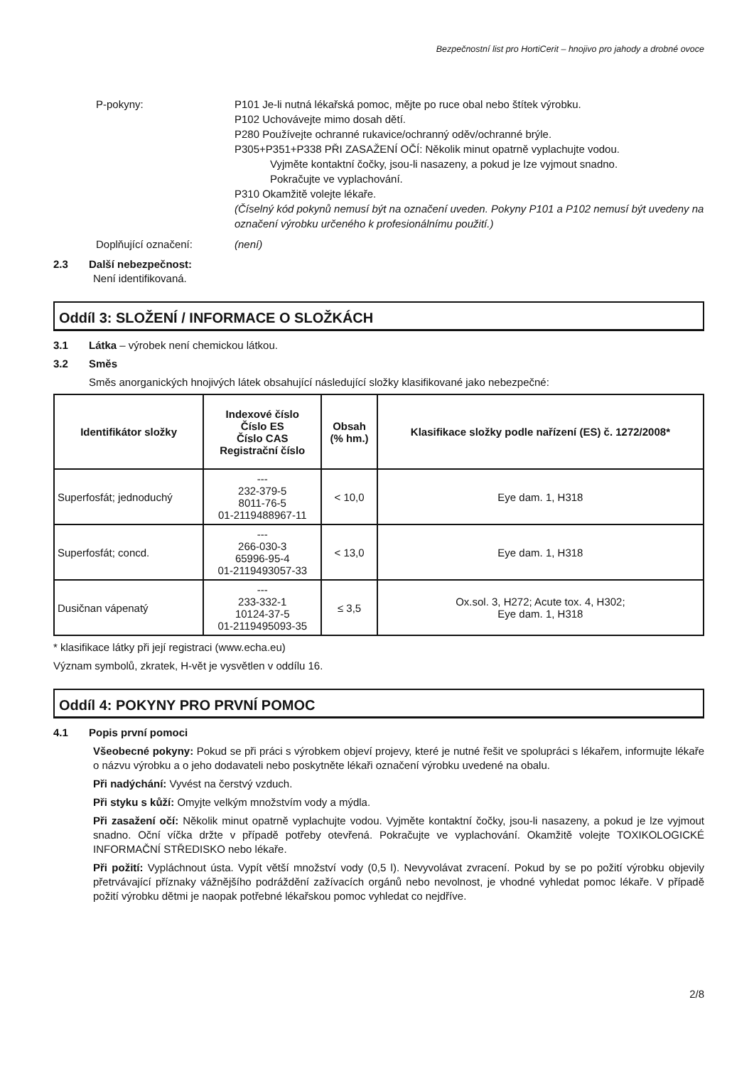Bezpečnostní list pro HortiCerit – hnojivo pro jahody a drobné ovoce
P-pokyny: P101 Je-li nutná lékařská pomoc, mějte po ruce obal nebo štítek výrobku.
P102 Uchovávejte mimo dosah dětí.
P280 Používejte ochranné rukavice/ochranný oděv/ochranné brýle.
P305+P351+P338 PŘI ZASAŽENÍ OČÍ: Několik minut opatrně vyplachujte vodou.
Vyjměte kontaktní čočky, jsou-li nasazeny, a pokud je lze vyjmout snadno.
Pokračujte ve vyplachování.
P310 Okamžitě volejte lékaře.
(Číselný kód pokynů nemusí být na označení uveden. Pokyny P101 a P102 nemusí být uvedeny na označení výrobku určeného k profesionálnímu použití.)
Doplňující označení: (není)
2.3 Další nebezpečnost:
Není identifikovaná.
Oddíl 3: SLOŽENÍ / INFORMACE O SLOŽKÁCH
3.1 Látka – výrobek není chemickou látkou.
3.2 Směs
Směs anorganických hnojivých látek obsahující následující složky klasifikované jako nebezpečné:
| Identifikátor složky | Indexové číslo Číslo ES Číslo CAS Registrační číslo | Obsah (% hm.) | Klasifikace složky podle nařízení (ES) č. 1272/2008* |
| --- | --- | --- | --- |
| Superfosfát; jednoduchý | --- 232-379-5 8011-76-5 01-2119488967-11 | < 10,0 | Eye dam. 1, H318 |
| Superfosfát; concd. | --- 266-030-3 65996-95-4 01-2119493057-33 | < 13,0 | Eye dam. 1, H318 |
| Dusičnan vápenatý | --- 233-332-1 10124-37-5 01-2119495093-35 | ≤ 3,5 | Ox.sol. 3, H272; Acute tox. 4, H302; Eye dam. 1, H318 |
* klasifikace látky při její registraci (www.echa.eu)
Význam symbolů, zkratek, H-vět je vysvětlen v oddílu 16.
Oddíl 4: POKYNY PRO PRVNÍ POMOC
4.1 Popis první pomoci
Všeobecné pokyny: Pokud se při práci s výrobkem objeví projevy, které je nutné řešit ve spolupráci s lékařem, informujte lékaře o názvu výrobku a o jeho dodavateli nebo poskytněte lékaři označení výrobku uvedené na obalu.
Při nadýchání: Vyvést na čerstvý vzduch.
Při styku s kůží: Omyjte velkým množstvím vody a mýdla.
Při zasažení očí: Několik minut opatrně vyplachujte vodou. Vyjměte kontaktní čočky, jsou-li nasazeny, a pokud je lze vyjmout snadno. Oční víčka držte v případě potřeby otevřená. Pokračujte ve vyplachování. Okamžitě volejte TOXIKOLOGICKÉ INFORMAČNÍ STŘEDISKO nebo lékaře.
Při požití: Vypláchnout ústa. Vypít větší množství vody (0,5 l). Nevyvolávat zvracení. Pokud by se po požití výrobku objevily přetrvávající příznaky vážnějšího podráždění zažívacích orgánů nebo nevolnost, je vhodné vyhledat pomoc lékaře. V případě požití výrobku dětmi je naopak potřebné lékařskou pomoc vyhledat co nejdříve.
2/8